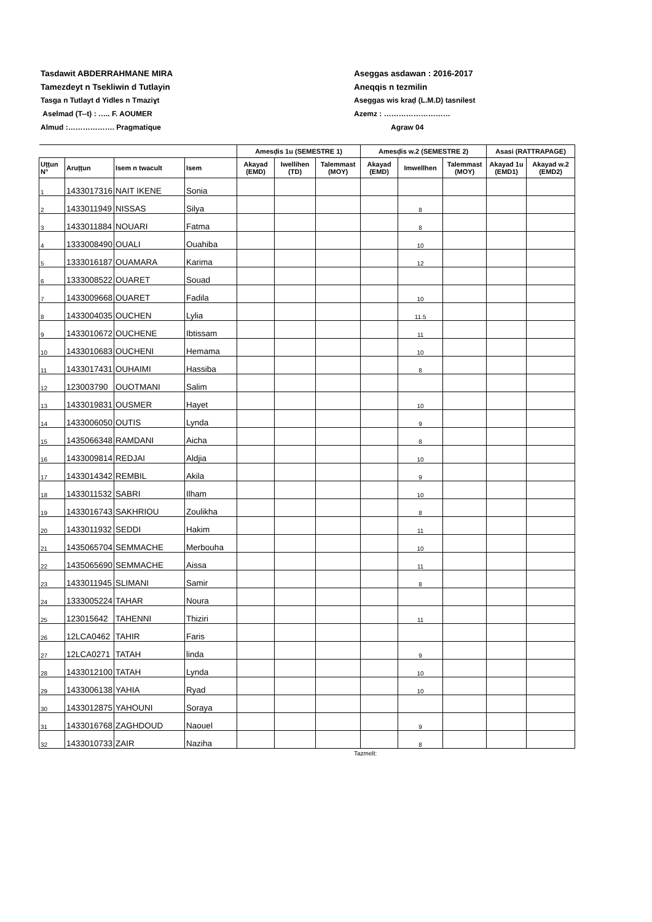Tasdawit ABDERRAHMANE MIRA Aseggas asdawan : 2016-2017
Tamezdeyt n Tsekliwin d Tutlayin Aneqqis n tezmilin
Tasga n Tutlayt d Yidles n Tmaziɣt
Aseggas wis kraḍ (L.M.D) tasnilest
Aselmad (T--t) : ….. F. AOUMER Azemz : ………………………
Almud :………………. Pragmatique Agraw 04
| | | | | Amesḍis 1u (SEMESTRE 1) | | | Amesḍis w.2 (SEMESTRE 2) | | | Asasi (RATTRAPAGE) | |
| --- | --- | --- | --- | --- | --- | --- | --- | --- | --- | --- | --- |
| Uṭṭun N° | Aruṭṭun | Isem n twacult | Isem | Akayad (EMD) | Iwellihen (TD) | Talemmast (MOY) | Akayad (EMD) | Imwellhen | Talemmast (MOY) | Akayad 1u (EMD1) | Akayad w.2 (EMD2) |
| 1 | 1433017316 | NAIT IKENE | Sonia | | | | | | | | |
| 2 | 1433011949 | NISSAS | Silya | | | | | 8 | | | |
| 3 | 1433011884 | NOUARI | Fatma | | | | | 8 | | | |
| 4 | 1333008490 | OUALI | Ouahiba | | | | | 10 | | | |
| 5 | 1333016187 | OUAMARA | Karima | | | | | 12 | | | |
| 6 | 1333008522 | OUARET | Souad | | | | | | | | |
| 7 | 1433009668 | OUARET | Fadila | | | | | 10 | | | |
| 8 | 1433004035 | OUCHEN | Lylia | | | | | 11.5 | | | |
| 9 | 1433010672 | OUCHENE | Ibtissam | | | | | 11 | | | |
| 10 | 1433010683 | OUCHENI | Hemama | | | | | 10 | | | |
| 11 | 1433017431 | OUHAIMI | Hassiba | | | | | 8 | | | |
| 12 | 123003790 | OUOTMANI | Salim | | | | | | | | |
| 13 | 1433019831 | OUSMER | Hayet | | | | | 10 | | | |
| 14 | 1433006050 | OUTIS | Lynda | | | | | 9 | | | |
| 15 | 1435066348 | RAMDANI | Aicha | | | | | 8 | | | |
| 16 | 1433009814 | REDJAI | Aldjia | | | | | 10 | | | |
| 17 | 1433014342 | REMBIL | Akila | | | | | 9 | | | |
| 18 | 1433011532 | SABRI | Ilham | | | | | 10 | | | |
| 19 | 1433016743 | SAKHRIOU | Zoulikha | | | | | 8 | | | |
| 20 | 1433011932 | SEDDI | Hakim | | | | | 11 | | | |
| 21 | 1435065704 | SEMMACHE | Merbouha | | | | | 10 | | | |
| 22 | 1435065690 | SEMMACHE | Aissa | | | | | 11 | | | |
| 23 | 1433011945 | SLIMANI | Samir | | | | | 8 | | | |
| 24 | 1333005224 | TAHAR | Noura | | | | | | | | |
| 25 | 123015642 | TAHENNI | Thiziri | | | | | 11 | | | |
| 26 | 12LCA0462 | TAHIR | Faris | | | | | | | | |
| 27 | 12LCA0271 | TATAH | linda | | | | | 9 | | | |
| 28 | 1433012100 | TATAH | Lynda | | | | | 10 | | | |
| 29 | 1433006138 | YAHIA | Ryad | | | | | 10 | | | |
| 30 | 1433012875 | YAHOUNI | Soraya | | | | | | | | |
| 31 | 1433016768 | ZAGHDOUD | Naouel | | | | | 9 | | | |
| 32 | 1433010733 | ZAIR | Naziha | | | | | 8 | | | |
Tazmelt: